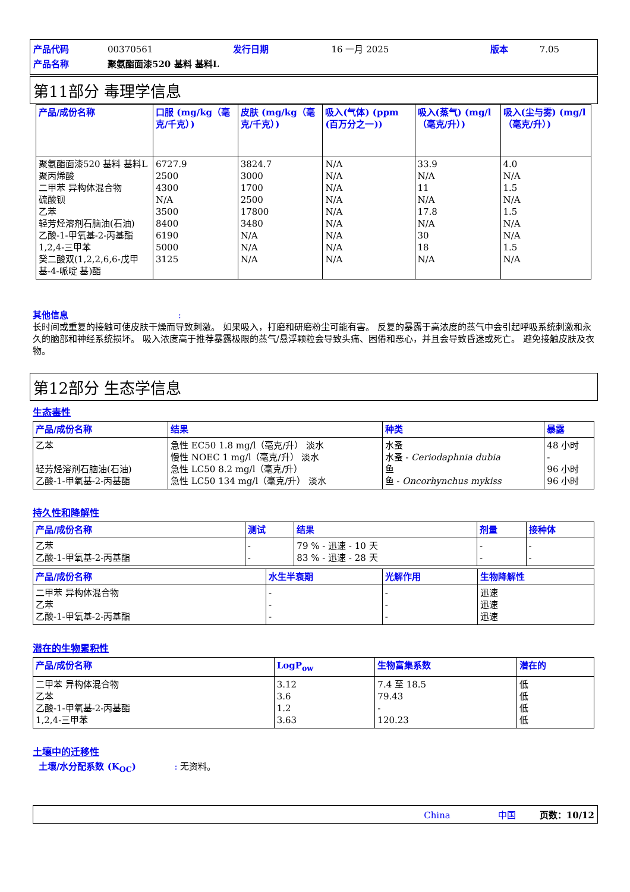| 产品代码 | 00370561 | 发行日期 | 16 一月 2025 | 版本 | 7.05 |
| 产品名称 | 聚氨酯面漆520 基料 基料L | | | | |
第11部分 毒理学信息
| 产品/成份名称 | 口服 (mg/kg（毫克/千克）) | 皮肤 (mg/kg（毫克/千克）) | 吸入(气体) (ppm (百万分之一)) | 吸入(蒸气) (mg/l（毫克/升）) | 吸入(尘与雾) (mg/l（毫克/升）) |
| --- | --- | --- | --- | --- | --- |
| 聚氨酯面漆520 基料 基料L 聚丙烯酸 二甲苯 异构体混合物 硫酸钡 乙苯 轻芳烃溶剂石脑油(石油) 乙酸-1-甲氧基-2-丙基酯 1,2,4-三甲苯 癸二酸双(1,2,2,6,6-戊甲基-4-哌啶 基)酯 | 6727.9 2500 4300 N/A 3500 8400 6190 5000 3125 | 3824.7 3000 1700 2500 17800 3480 N/A N/A N/A | N/A N/A N/A N/A N/A N/A N/A N/A N/A | 33.9 N/A 11 N/A 17.8 N/A 30 18 N/A | 4.0 N/A 1.5 N/A 1.5 N/A N/A 1.5 N/A |
其他信息 :
长时间或重复的接触可使皮肤干燥而导致刺激。 如果吸入，打磨和研磨粉尘可能有害。 反复的暴露于高浓度的蒸气中会引起呼吸系统刺激和永久的脑部和神经系统损坏。 吸入浓度高于推荐暴露极限的蒸气/悬浮颗粒会导致头痛、困倦和恶心，并且会导致昏迷或死亡。 避免接触皮肤及衣物。
第12部分 生态学信息
生态毒性
| 产品/成份名称 | 结果 | 种类 | 暴露 |
| --- | --- | --- | --- |
| 乙苯 轻芳烃溶剂石脑油(石油) 乙酸-1-甲氧基-2-丙基酯 | 急性 EC50 1.8 mg/l（毫克/升） 淡水 慢性 NOEC 1 mg/l（毫克/升） 淡水 急性 LC50 8.2 mg/l（毫克/升） 急性 LC50 134 mg/l（毫克/升） 淡水 | 水蚤 水蚤 - Ceriodaphnia dubia 鱼 鱼 - Oncorhynchus mykiss | 48 小时 - 96 小时 96 小时 |
持久性和降解性
| 产品/成份名称 | 测试 | 结果 | 剂量 | 接种体 |
| --- | --- | --- | --- | --- |
| 乙苯 乙酸-1-甲氧基-2-丙基酯 | - - | 79 % - 迅速 - 10 天 83 % - 迅速 - 28 天 | - - | - - |
| 产品/成份名称 | 水生半衰期 | 光解作用 | 生物降解性 |
| --- | --- | --- | --- |
| 二甲苯 异构体混合物 乙苯 乙酸-1-甲氧基-2-丙基酯 | - - - | - - - | 迅速 迅速 迅速 |
潜在的生物累积性
| 产品/成份名称 | LogP<sub>ow</sub> | 生物富集系数 | 潜在的 |
| --- | --- | --- | --- |
| 二甲苯 异构体混合物 乙苯 乙酸-1-甲氧基-2-丙基酯 1,2,4-三甲苯 | 3.12 3.6 1.2 3.63 | 7.4 至 18.5 79.43 - 120.23 | 低 低 低 低 |
土壤中的迁移性
土壤/水分配系数 (K<sub>OC</sub>) : 无资料。
China 中国 页数：10/12